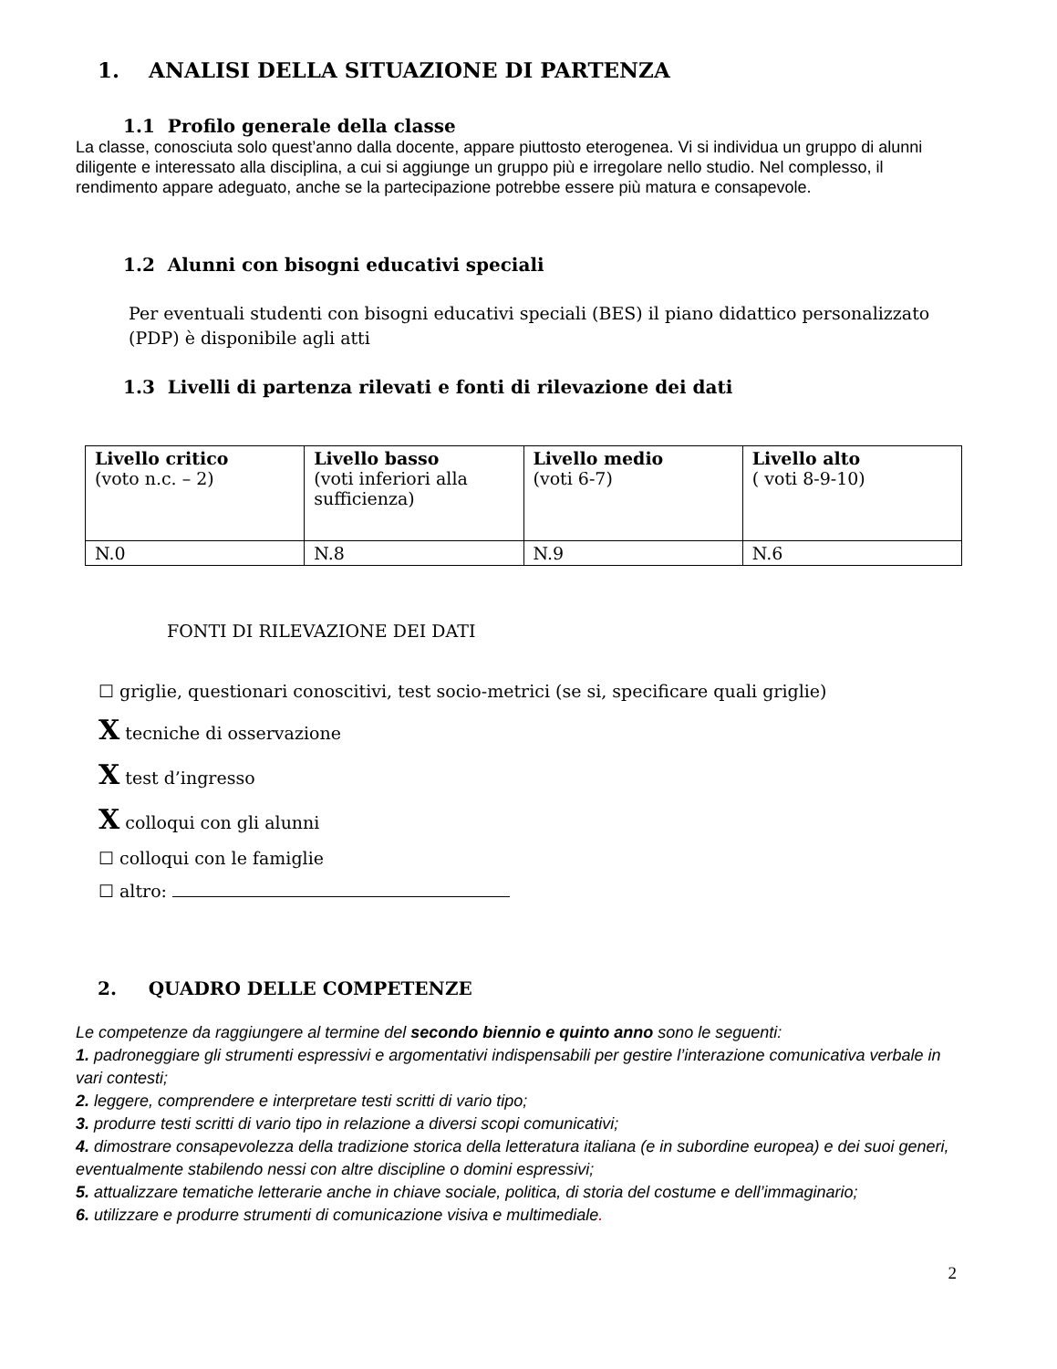1. ANALISI DELLA SITUAZIONE DI PARTENZA
1.1 Profilo generale della classe
La classe, conosciuta solo quest’anno dalla docente, appare piuttosto eterogenea. Vi si individua un gruppo di alunni diligente e interessato alla disciplina, a cui si aggiunge un gruppo più e irregolare nello studio. Nel complesso, il rendimento appare adeguato, anche se la partecipazione potrebbe essere più matura e consapevole.
1.2 Alunni con bisogni educativi speciali
Per eventuali studenti con bisogni educativi speciali (BES) il piano didattico personalizzato (PDP) è disponibile agli atti
1.3 Livelli di partenza rilevati e fonti di rilevazione dei dati
| Livello critico (voto n.c. – 2) | Livello basso (voti inferiori alla sufficienza) | Livello medio (voti 6-7) | Livello alto ( voti 8-9-10) |
| N.0 | N.8 | N.9 | N.6 |
FONTI DI RILEVAZIONE DEI DATI
☐ griglie, questionari conoscitivi, test socio-metrici (se si, specificare quali griglie)
X tecniche di osservazione
X test d’ingresso
X colloqui con gli alunni
☐ colloqui con le famiglie
☐ altro:
2. QUADRO DELLE COMPETENZE
Le competenze da raggiungere al termine del secondo biennio e quinto anno sono le seguenti:
1. padroneggiare gli strumenti espressivi e argomentativi indispensabili per gestire l’interazione comunicativa verbale in vari contesti;
2. leggere, comprendere e interpretare testi scritti di vario tipo;
3. produrre testi scritti di vario tipo in relazione a diversi scopi comunicativi;
4. dimostrare consapevolezza della tradizione storica della letteratura italiana (e in subordine europea) e dei suoi generi, eventualmente stabilendo nessi con altre discipline o domini espressivi;
5. attualizzare tematiche letterarie anche in chiave sociale, politica, di storia del costume e dell’immaginario;
6. utilizzare e produrre strumenti di comunicazione visiva e multimediale.
2